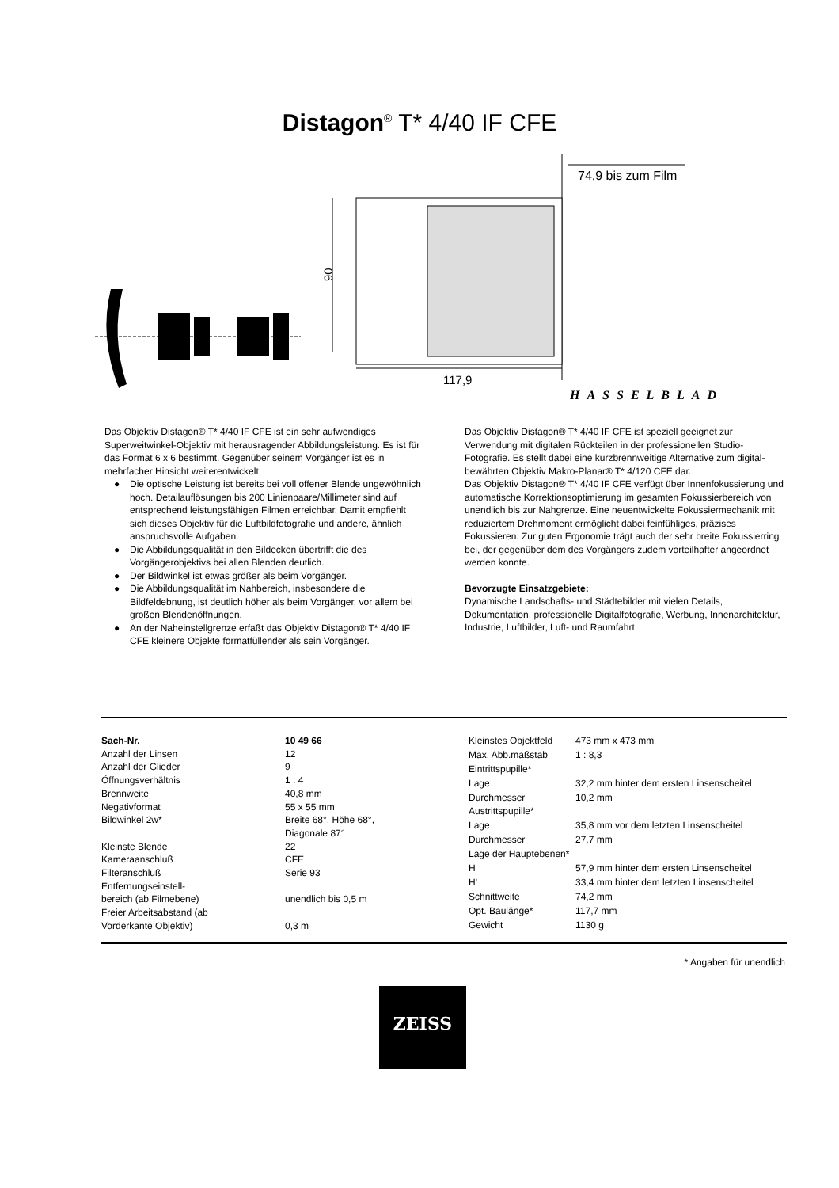Distagon<sup>®</sup> T* 4/40 IF CFE
74,9 bis zum Film
90
117,9
HASSELBLAD
Das Objektiv Distagon® T* 4/40 IF CFE ist ein sehr aufwendiges Superweitwinkel-Objektiv mit herausragender Abbildungsleistung. Es ist für das Format 6 x 6 bestimmt. Gegenüber seinem Vorgänger ist es in mehrfacher Hinsicht weiterentwickelt:
● Die optische Leistung ist bereits bei voll offener Blende ungewöhnlich hoch. Detailauflösungen bis 200 Linienpaare/Millimeter sind auf entsprechend leistungsfähigen Filmen erreichbar. Damit empfiehlt sich dieses Objektiv für die Luftbildfotografie und andere, ähnlich anspruchsvolle Aufgaben.
● Die Abbildungsqualität in den Bildecken übertrifft die des Vorgängerobjektivs bei allen Blenden deutlich.
● Der Bildwinkel ist etwas größer als beim Vorgänger.
● Die Abbildungsqualität im Nahbereich, insbesondere die Bildfeldebnung, ist deutlich höher als beim Vorgänger, vor allem bei großen Blendenöffnungen.
● An der Naheinstellgrenze erfaßt das Objektiv Distagon® T* 4/40 IF CFE kleinere Objekte formatfüllender als sein Vorgänger.
Das Objektiv Distagon® T* 4/40 IF CFE ist speziell geeignet zur Verwendung mit digitalen Rückteilen in der professionellen Studio-Fotografie. Es stellt dabei eine kurzbrennweitige Alternative zum digital-bewährten Objektiv Makro-Planar® T* 4/120 CFE dar.
Das Objektiv Distagon® T* 4/40 IF CFE verfügt über Innenfokussierung und automatische Korrektionsoptimierung im gesamten Fokussierbereich von unendlich bis zur Nahgrenze. Eine neuentwickelte Fokussiermechanik mit reduziertem Drehmoment ermöglicht dabei feinfühliges, präzises Fokussieren. Zur guten Ergonomie trägt auch der sehr breite Fokussierring bei, der gegenüber dem des Vorgängers zudem vorteilhafter angeordnet werden konnte.
Bevorzugte Einsatzgebiete:
Dynamische Landschafts- und Städtebilder mit vielen Details, Dokumentation, professionelle Digitalfotografie, Werbung, Innenarchitektur, Industrie, Luftbilder, Luft- und Raumfahrt
| Sach-Nr. | 10 49 66 |
| Anzahl der Linsen | 12 |
| Anzahl der Glieder | 9 |
| Öffnungsverhältnis | 1 : 4 |
| Brennweite | 40,8 mm |
| Negativformat | 55 x 55 mm |
| Bildwinkel 2w* | Breite 68°, Höhe 68°, Diagonale 87° |
| Kleinste Blende | 22 |
| Kameraanschluß | CFE |
| Filteranschluß | Serie 93 |
| Entfernungseinstell- bereich (ab Filmebene) | unendlich bis 0,5 m |
| Freier Arbeitsabstand (ab Vorderkante Objektiv) | 0,3 m |
| Kleinstes Objektfeld | 473 mm x 473 mm |
| Max. Abb.maßstab | 1 : 8,3 |
| Eintrittspupille* | |
| Lage | 32,2 mm hinter dem ersten Linsenscheitel |
| Durchmesser | 10,2 mm |
| Austrittspupille* | |
| Lage | 35,8 mm vor dem letzten Linsenscheitel |
| Durchmesser | 27,7 mm |
| Lage der Hauptebenen* | |
| H | 57,9 mm hinter dem ersten Linsenscheitel |
| H' | 33,4 mm hinter dem letzten Linsenscheitel |
| Schnittweite | 74,2 mm |
| Opt. Baulänge* | 117,7 mm |
| Gewicht | 1130 g |
* Angaben für unendlich
ZEISS